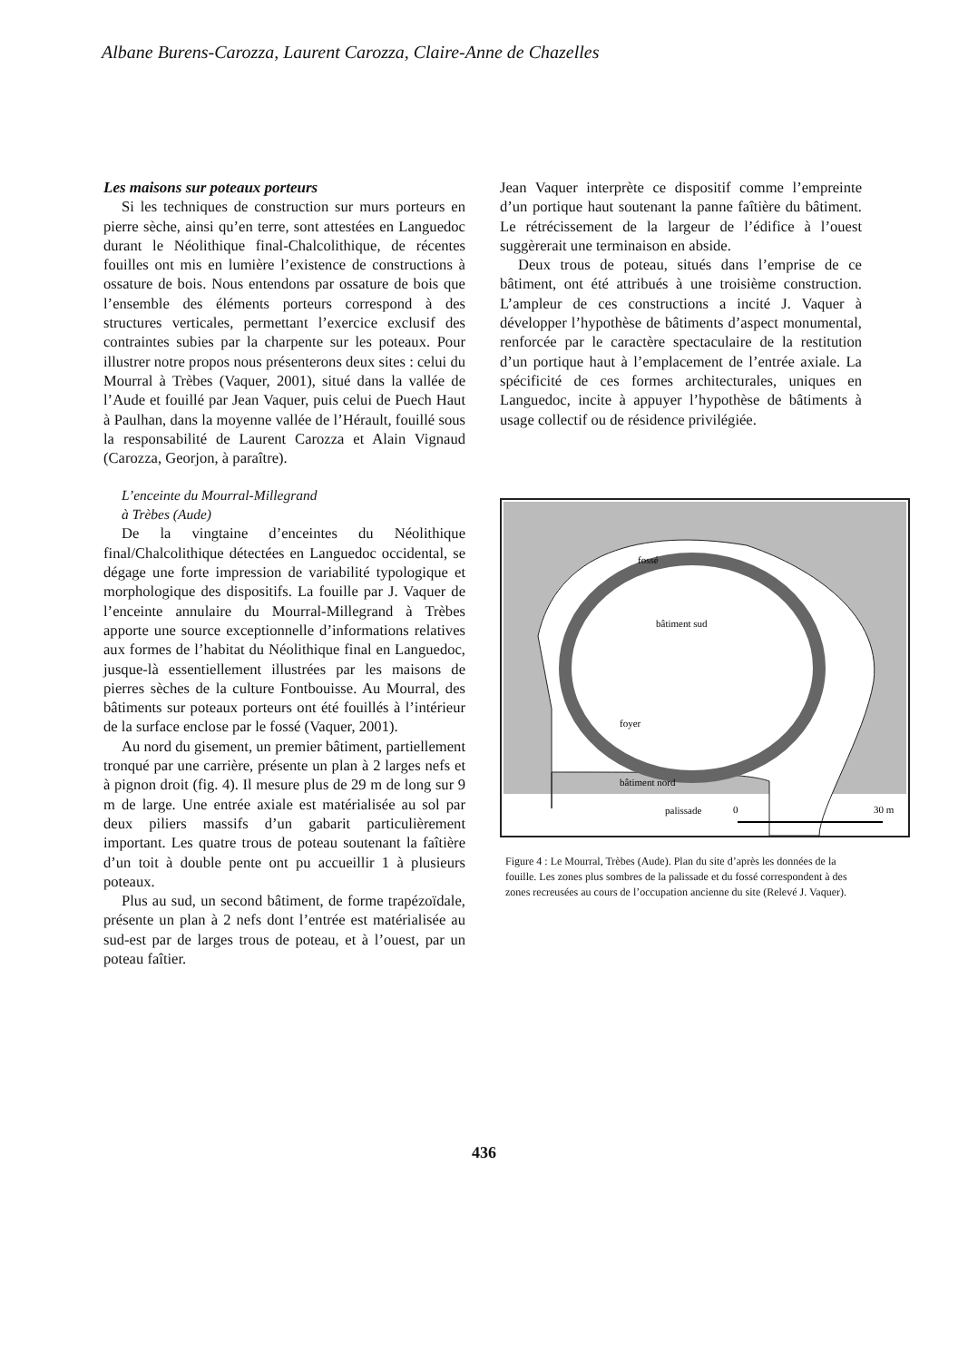Albane Burens-Carozza, Laurent Carozza, Claire-Anne de Chazelles
Les maisons sur poteaux porteurs
Si les techniques de construction sur murs porteurs en pierre sèche, ainsi qu’en terre, sont attestées en Languedoc durant le Néolithique final-Chalcolithique, de récentes fouilles ont mis en lumière l’existence de constructions à ossature de bois. Nous entendons par ossature de bois que l’ensemble des éléments porteurs correspond à des structures verticales, permettant l’exercice exclusif des contraintes subies par la charpente sur les poteaux. Pour illustrer notre propos nous présenterons deux sites : celui du Mourral à Trèbes (Vaquer, 2001), situé dans la vallée de l’Aude et fouillé par Jean Vaquer, puis celui de Puech Haut à Paulhan, dans la moyenne vallée de l’Hérault, fouillé sous la responsabilité de Laurent Carozza et Alain Vignaud (Carozza, Georjon, à paraître).
L’enceinte du Mourral-Millegrand
à Trèbes (Aude)
De la vingtaine d’enceintes du Néolithique final/Chalcolithique détectées en Languedoc occidental, se dégage une forte impression de variabilité typologique et morphologique des dispositifs. La fouille par J. Vaquer de l’enceinte annulaire du Mourral-Millegrand à Trèbes apporte une source exceptionnelle d’informations relatives aux formes de l’habitat du Néolithique final en Languedoc, jusque-là essentiellement illustrées par les maisons de pierres sèches de la culture Fontbouisse. Au Mourral, des bâtiments sur poteaux porteurs ont été fouillés à l’intérieur de la surface enclose par le fossé (Vaquer, 2001).
Au nord du gisement, un premier bâtiment, partiellement tronqué par une carrière, présente un plan à 2 larges nefs et à pignon droit (fig. 4). Il mesure plus de 29 m de long sur 9 m de large. Une entrée axiale est matérialisée au sol par deux piliers massifs d’un gabarit particulièrement important. Les quatre trous de poteau soutenant la faîtière d’un toit à double pente ont pu accueillir 1 à plusieurs poteaux.
Plus au sud, un second bâtiment, de forme trapézoïdale, présente un plan à 2 nefs dont l’entrée est matérialisée au sud-est par de larges trous de poteau, et à l’ouest, par un poteau faîtier.
Jean Vaquer interprète ce dispositif comme l’empreinte d’un portique haut soutenant la panne faîtière du bâtiment. Le rétrécissement de la largeur de l’édifice à l’ouest suggèrerait une terminaison en abside.
Deux trous de poteau, situés dans l’emprise de ce bâtiment, ont été attribués à une troisième construction. L’ampleur de ces constructions a incité J. Vaquer à développer l’hypothèse de bâtiments d’aspect monumental, renforcée par le caractère spectaculaire de la restitution d’un portique haut à l’emplacement de l’entrée axiale. La spécificité de ces formes architecturales, uniques en Languedoc, incite à appuyer l’hypothèse de bâtiments à usage collectif ou de résidence privilégiée.
fossé
bâtiment sud
foyer
bâtiment nord
palissade
0
30 m
Figure 4 : Le Mourral, Trèbes (Aude). Plan du site d’après les données de la fouille. Les zones plus sombres de la palissade et du fossé correspondent à des zones recreusées au cours de l’occupation ancienne du site (Relevé J. Vaquer).
436